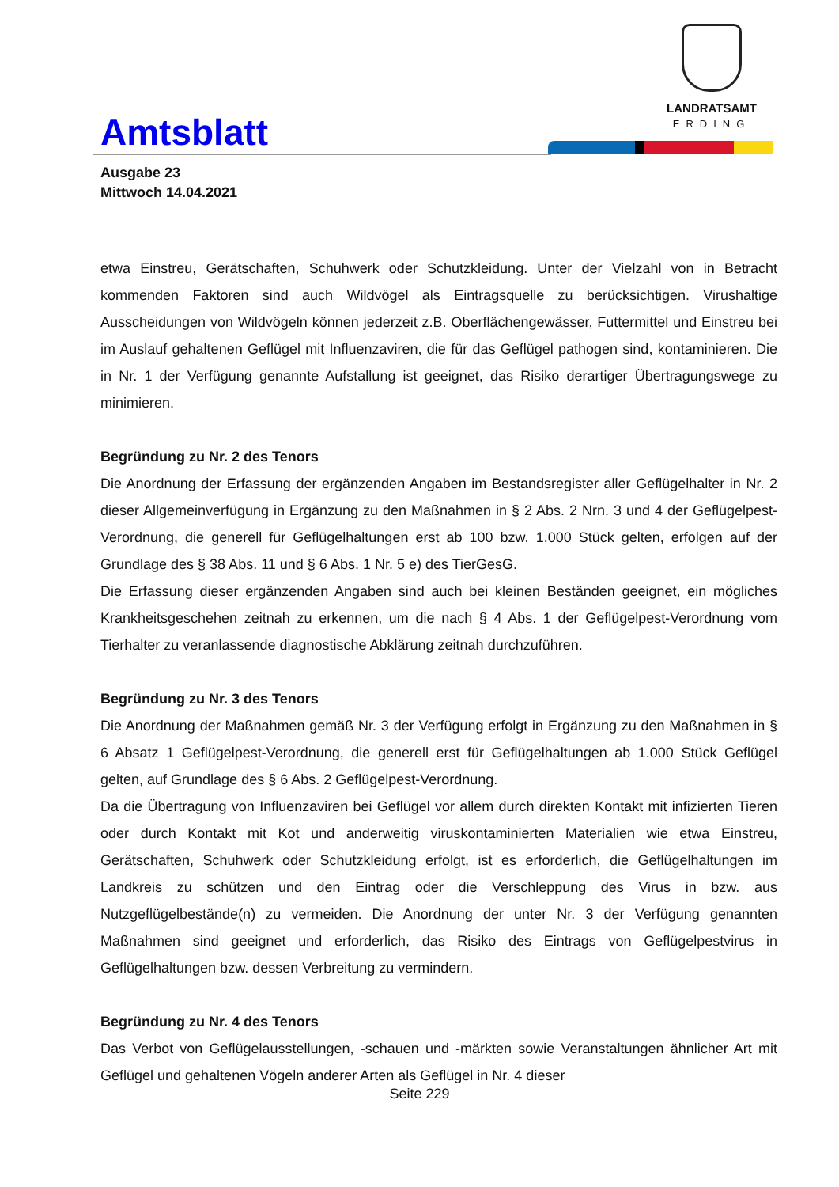LANDRATSAMT
ERDING
Amtsblatt
Ausgabe 23
Mittwoch 14.04.2021
etwa Einstreu, Gerätschaften, Schuhwerk oder Schutzkleidung. Unter der Vielzahl von in Betracht kommenden Faktoren sind auch Wildvögel als Eintragsquelle zu berücksichtigen. Virushaltige Ausscheidungen von Wildvögeln können jederzeit z.B. Oberflächengewässer, Futtermittel und Einstreu bei im Auslauf gehaltenen Geflügel mit Influenzaviren, die für das Geflügel pathogen sind, kontaminieren. Die in Nr. 1 der Verfügung genannte Aufstallung ist geeignet, das Risiko derartiger Übertragungswege zu minimieren.
Begründung zu Nr. 2 des Tenors
Die Anordnung der Erfassung der ergänzenden Angaben im Bestandsregister aller Geflügelhalter in Nr. 2 dieser Allgemeinverfügung in Ergänzung zu den Maßnahmen in § 2 Abs. 2 Nrn. 3 und 4 der Geflügelpest-Verordnung, die generell für Geflügelhaltungen erst ab 100 bzw. 1.000 Stück gelten, erfolgen auf der Grundlage des § 38 Abs. 11 und § 6 Abs. 1 Nr. 5 e) des TierGesG.
Die Erfassung dieser ergänzenden Angaben sind auch bei kleinen Beständen geeignet, ein mögliches Krankheitsgeschehen zeitnah zu erkennen, um die nach § 4 Abs. 1 der Geflügelpest-Verordnung vom Tierhalter zu veranlassende diagnostische Abklärung zeitnah durchzuführen.
Begründung zu Nr. 3 des Tenors
Die Anordnung der Maßnahmen gemäß Nr. 3 der Verfügung erfolgt in Ergänzung zu den Maßnahmen in § 6 Absatz 1 Geflügelpest-Verordnung, die generell erst für Geflügelhaltungen ab 1.000 Stück Geflügel gelten, auf Grundlage des § 6 Abs. 2 Geflügelpest-Verordnung.
Da die Übertragung von Influenzaviren bei Geflügel vor allem durch direkten Kontakt mit infizierten Tieren oder durch Kontakt mit Kot und anderweitig viruskontaminierten Materialien wie etwa Einstreu, Gerätschaften, Schuhwerk oder Schutzkleidung erfolgt, ist es erforderlich, die Geflügelhaltungen im Landkreis zu schützen und den Eintrag oder die Verschleppung des Virus in bzw. aus Nutzgeflügelbestände(n) zu vermeiden. Die Anordnung der unter Nr. 3 der Verfügung genannten Maßnahmen sind geeignet und erforderlich, das Risiko des Eintrags von Geflügelpestvirus in Geflügelhaltungen bzw. dessen Verbreitung zu vermindern.
Begründung zu Nr. 4 des Tenors
Das Verbot von Geflügelausstellungen, -schauen und -märkten sowie Veranstaltungen ähnlicher Art mit Geflügel und gehaltenen Vögeln anderer Arten als Geflügel in Nr. 4 dieser
Seite 229